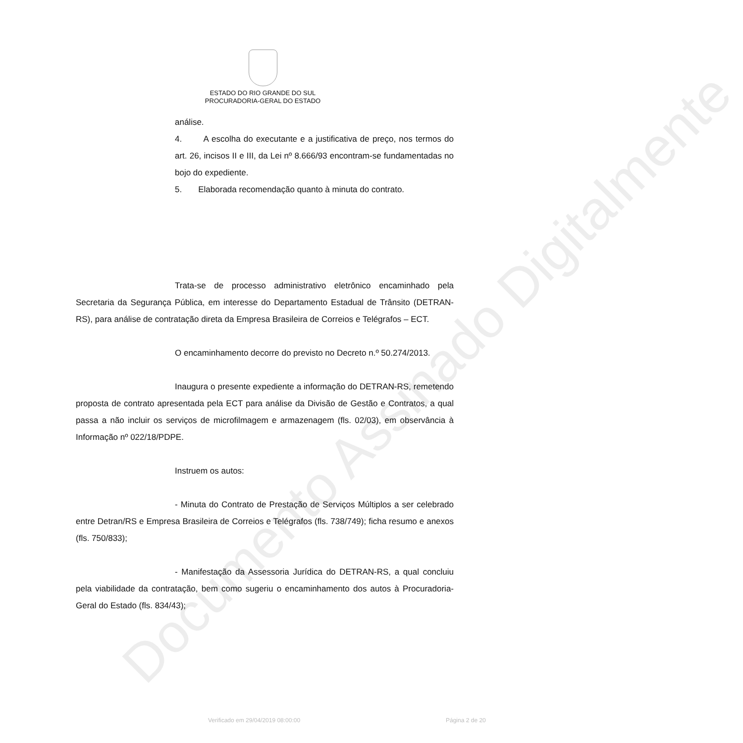ESTADO DO RIO GRANDE DO SUL
PROCURADORIA-GERAL DO ESTADO
análise.
4. A escolha do executante e a justificativa de preço, nos termos do art. 26, incisos II e III, da Lei nº 8.666/93 encontram-se fundamentadas no bojo do expediente.
5. Elaborada recomendação quanto à minuta do contrato.
Trata-se de processo administrativo eletrônico encaminhado pela Secretaria da Segurança Pública, em interesse do Departamento Estadual de Trânsito (DETRAN-RS), para análise de contratação direta da Empresa Brasileira de Correios e Telégrafos – ECT.
O encaminhamento decorre do previsto no Decreto n.º 50.274/2013.
Inaugura o presente expediente a informação do DETRAN-RS, remetendo proposta de contrato apresentada pela ECT para análise da Divisão de Gestão e Contratos, a qual passa a não incluir os serviços de microfilmagem e armazenagem (fls. 02/03), em observância à Informação nº 022/18/PDPE.
Instruem os autos:
- Minuta do Contrato de Prestação de Serviços Múltiplos a ser celebrado entre Detran/RS e Empresa Brasileira de Correios e Telégrafos (fls. 738/749); ficha resumo e anexos (fls. 750/833);
- Manifestação da Assessoria Jurídica do DETRAN-RS, a qual concluiu pela viabilidade da contratação, bem como sugeriu o encaminhamento dos autos à Procuradoria-Geral do Estado (fls. 834/43);
Verificado em 29/04/2019 08:00:00 Página 2 de 20
Documento Assinado Digitalmente